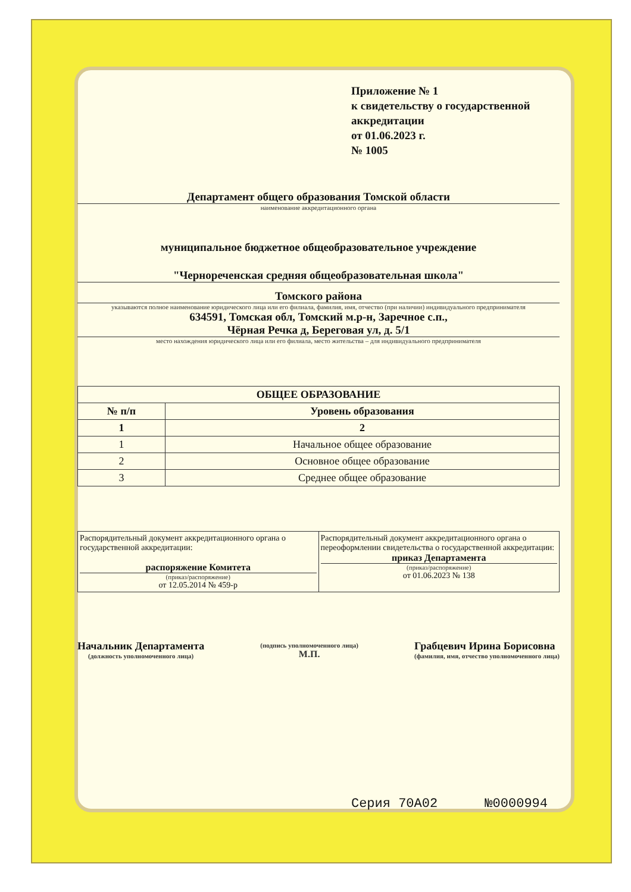Приложение № 1
к свидетельству о государственной аккредитации
от 01.06.2023 г.
№ 1005
Департамент общего образования Томской области
наименование аккредитационного органа
муниципальное бюджетное общеобразовательное учреждение
"Чернореченская средняя общеобразовательная школа"
Томского района
указываются полное наименование юридического лица или его филиала, фамилия, имя, отчество (при наличии) индивидуального предпринимателя
634591, Томская обл, Томский м.р-н, Заречное с.п.,
Чёрная Речка д, Береговая ул, д. 5/1
место нахождения юридического лица или его филиала, место жительства – для индивидуального предпринимателя
| ОБЩЕЕ ОБРАЗОВАНИЕ | |
| --- | --- |
| № п/п | Уровень образования |
| 1 | 2 |
| 1 | Начальное общее образование |
| 2 | Основное общее образование |
| 3 | Среднее общее образование |
| Распорядительный документ аккредитационного органа о государственной аккредитации: распоряжение Комитета (приказ/распоряжение) от 12.05.2014 № 459-р | Распорядительный документ аккредитационного органа о переоформлении свидетельства о государственной аккредитации: приказ Департамента (приказ/распоряжение) от 01.06.2023 № 138 |
Начальник Департамента
(должность уполномоченного лица)
(подпись уполномоченного лица)
М.П.
Грабцевич Ирина Борисовна
(фамилия, имя, отчество уполномоченного лица)
Серия 70А02 №0000994